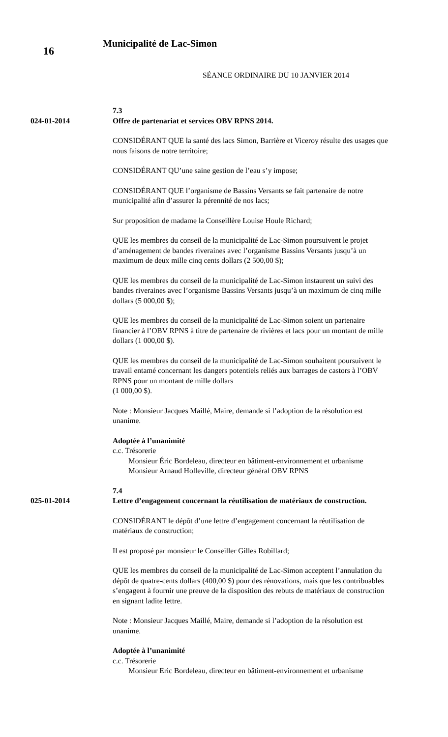16
Municipalité de Lac-Simon
SÉANCE ORDINAIRE DU 10 JANVIER 2014
024-01-2014 7.3
Offre de partenariat et services OBV RPNS 2014.
CONSIDÉRANT QUE la santé des lacs Simon, Barrière et Viceroy résulte des usages que nous faisons de notre territoire;
CONSIDÉRANT QU’une saine gestion de l’eau s’y impose;
CONSIDÉRANT QUE l’organisme de Bassins Versants se fait partenaire de notre municipalité afin d’assurer la pérennité de nos lacs;
Sur proposition de madame la Conseillère Louise Houle Richard;
QUE les membres du conseil de la municipalité de Lac-Simon poursuivent le projet d’aménagement de bandes riveraines avec l’organisme Bassins Versants jusqu’à un maximum de deux mille cinq cents dollars (2 500,00 $);
QUE les membres du conseil de la municipalité de Lac-Simon instaurent un suivi des bandes riveraines avec l’organisme Bassins Versants jusqu’à un maximum de cinq mille dollars (5 000,00 $);
QUE les membres du conseil de la municipalité de Lac-Simon soient un partenaire financier à l’OBV RPNS à titre de partenaire de rivières et lacs pour un montant de mille dollars (1 000,00 $).
QUE les membres du conseil de la municipalité de Lac-Simon souhaitent poursuivent le travail entamé concernant les dangers potentiels reliés aux barrages de castors à l’OBV RPNS pour un montant de mille dollars
(1 000,00 $).
Note : Monsieur Jacques Maillé, Maire, demande si l’adoption de la résolution est unanime.
Adoptée à l’unanimité
c.c. Trésorerie
Monsieur Éric Bordeleau, directeur en bâtiment-environnement et urbanisme
Monsieur Arnaud Holleville, directeur général OBV RPNS
025-01-2014 7.4
Lettre d’engagement concernant la réutilisation de matériaux de construction.
CONSIDÉRANT le dépôt d’une lettre d’engagement concernant la réutilisation de matériaux de construction;
Il est proposé par monsieur le Conseiller Gilles Robillard;
QUE les membres du conseil de la municipalité de Lac-Simon acceptent l’annulation du dépôt de quatre-cents dollars (400,00 $) pour des rénovations, mais que les contribuables s’engagent à fournir une preuve de la disposition des rebuts de matériaux de construction en signant ladite lettre.
Note : Monsieur Jacques Maillé, Maire, demande si l’adoption de la résolution est unanime.
Adoptée à l’unanimité
c.c. Trésorerie
Monsieur Eric Bordeleau, directeur en bâtiment-environnement et urbanisme